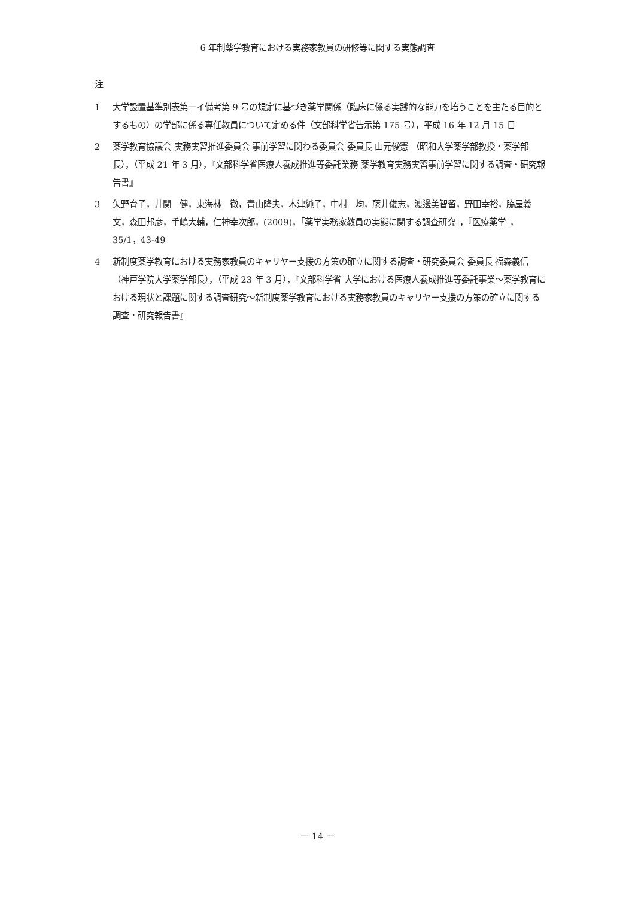6 年制薬学教育における実務家教員の研修等に関する実態調査
注
1 大学設置基準別表第一イ備考第 9 号の規定に基づき薬学関係（臨床に係る実践的な能力を培うことを主たる目的とするもの）の学部に係る専任教員について定める件（文部科学省告示第 175 号），平成 16 年 12 月 15 日
2 薬学教育協議会 実務実習推進委員会 事前学習に関わる委員会 委員長 山元俊憲 （昭和大学薬学部教授・薬学部長），（平成 21 年 3 月），『文部科学省医療人養成推進等委託業務 薬学教育実務実習事前学習に関する調査・研究報告書』
3 矢野育子，井関　健，東海林　徹，青山隆夫，木津純子，中村　均，藤井俊志，渡邊美智留，野田幸裕，脇屋義文，森田邦彦，手嶋大輔，仁神幸次郎，(2009)，「薬学実務家教員の実態に関する調査研究」，『医療薬学』，35/1，43-49
4 新制度薬学教育における実務家教員のキャリヤー支援の方策の確立に関する調査・研究委員会 委員長 福森義信（神戸学院大学薬学部長），（平成 23 年 3 月），『文部科学省 大学における医療人養成推進等委託事業～薬学教育における現状と課題に関する調査研究～新制度薬学教育における実務家教員のキャリヤー支援の方策の確立に関する調査・研究報告書』
－ 14 －